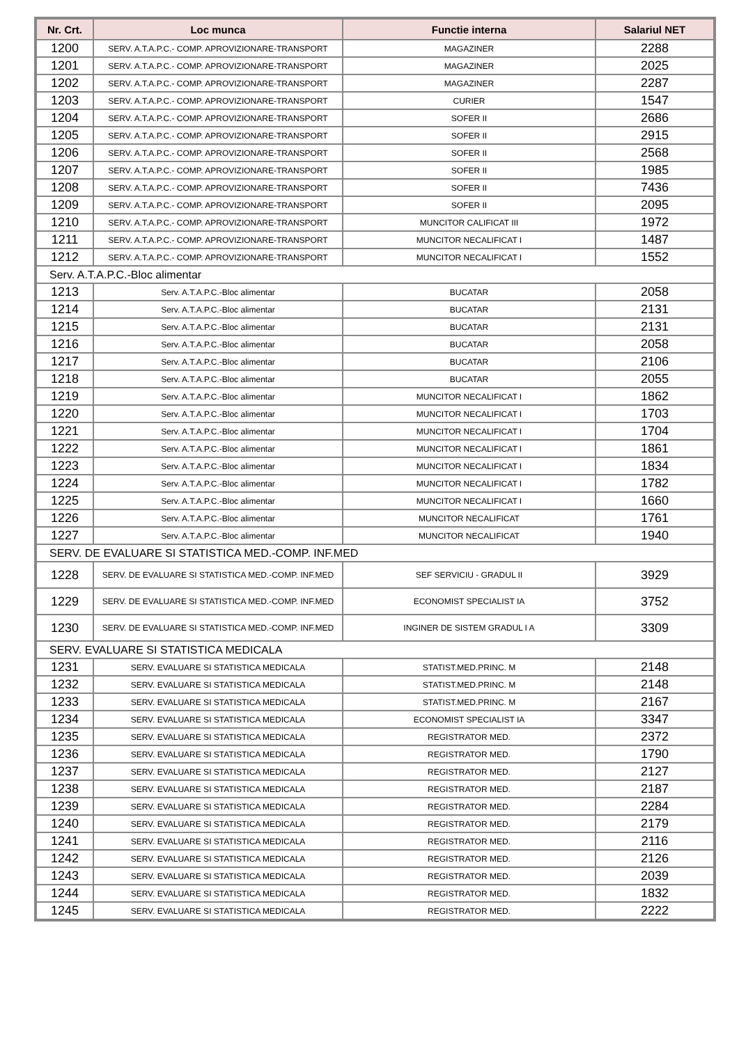| Nr. Crt. | Loc munca | Functie interna | Salariul NET |
| --- | --- | --- | --- |
| 1200 | SERV. A.T.A.P.C.- COMP. APROVIZIONARE-TRANSPORT | MAGAZINER | 2288 |
| 1201 | SERV. A.T.A.P.C.- COMP. APROVIZIONARE-TRANSPORT | MAGAZINER | 2025 |
| 1202 | SERV. A.T.A.P.C.- COMP. APROVIZIONARE-TRANSPORT | MAGAZINER | 2287 |
| 1203 | SERV. A.T.A.P.C.- COMP. APROVIZIONARE-TRANSPORT | CURIER | 1547 |
| 1204 | SERV. A.T.A.P.C.- COMP. APROVIZIONARE-TRANSPORT | SOFER II | 2686 |
| 1205 | SERV. A.T.A.P.C.- COMP. APROVIZIONARE-TRANSPORT | SOFER II | 2915 |
| 1206 | SERV. A.T.A.P.C.- COMP. APROVIZIONARE-TRANSPORT | SOFER II | 2568 |
| 1207 | SERV. A.T.A.P.C.- COMP. APROVIZIONARE-TRANSPORT | SOFER II | 1985 |
| 1208 | SERV. A.T.A.P.C.- COMP. APROVIZIONARE-TRANSPORT | SOFER II | 7436 |
| 1209 | SERV. A.T.A.P.C.- COMP. APROVIZIONARE-TRANSPORT | SOFER II | 2095 |
| 1210 | SERV. A.T.A.P.C.- COMP. APROVIZIONARE-TRANSPORT | MUNCITOR CALIFICAT III | 1972 |
| 1211 | SERV. A.T.A.P.C.- COMP. APROVIZIONARE-TRANSPORT | MUNCITOR NECALIFICAT I | 1487 |
| 1212 | SERV. A.T.A.P.C.- COMP. APROVIZIONARE-TRANSPORT | MUNCITOR NECALIFICAT I | 1552 |
| Serv. A.T.A.P.C.-Bloc alimentar | | | |
| 1213 | Serv. A.T.A.P.C.-Bloc alimentar | BUCATAR | 2058 |
| 1214 | Serv. A.T.A.P.C.-Bloc alimentar | BUCATAR | 2131 |
| 1215 | Serv. A.T.A.P.C.-Bloc alimentar | BUCATAR | 2131 |
| 1216 | Serv. A.T.A.P.C.-Bloc alimentar | BUCATAR | 2058 |
| 1217 | Serv. A.T.A.P.C.-Bloc alimentar | BUCATAR | 2106 |
| 1218 | Serv. A.T.A.P.C.-Bloc alimentar | BUCATAR | 2055 |
| 1219 | Serv. A.T.A.P.C.-Bloc alimentar | MUNCITOR NECALIFICAT I | 1862 |
| 1220 | Serv. A.T.A.P.C.-Bloc alimentar | MUNCITOR NECALIFICAT I | 1703 |
| 1221 | Serv. A.T.A.P.C.-Bloc alimentar | MUNCITOR NECALIFICAT I | 1704 |
| 1222 | Serv. A.T.A.P.C.-Bloc alimentar | MUNCITOR NECALIFICAT I | 1861 |
| 1223 | Serv. A.T.A.P.C.-Bloc alimentar | MUNCITOR NECALIFICAT I | 1834 |
| 1224 | Serv. A.T.A.P.C.-Bloc alimentar | MUNCITOR NECALIFICAT I | 1782 |
| 1225 | Serv. A.T.A.P.C.-Bloc alimentar | MUNCITOR NECALIFICAT I | 1660 |
| 1226 | Serv. A.T.A.P.C.-Bloc alimentar | MUNCITOR NECALIFICAT | 1761 |
| 1227 | Serv. A.T.A.P.C.-Bloc alimentar | MUNCITOR NECALIFICAT | 1940 |
| SERV. DE EVALUARE SI STATISTICA MED.-COMP. INF.MED | | | |
| 1228 | SERV. DE EVALUARE SI STATISTICA MED.-COMP. INF.MED | SEF SERVICIU - GRADUL II | 3929 |
| 1229 | SERV. DE EVALUARE SI STATISTICA MED.-COMP. INF.MED | ECONOMIST SPECIALIST IA | 3752 |
| 1230 | SERV. DE EVALUARE SI STATISTICA MED.-COMP. INF.MED | INGINER DE SISTEM GRADUL I A | 3309 |
| SERV. EVALUARE SI STATISTICA MEDICALA | | | |
| 1231 | SERV. EVALUARE SI STATISTICA MEDICALA | STATIST.MED.PRINC. M | 2148 |
| 1232 | SERV. EVALUARE SI STATISTICA MEDICALA | STATIST.MED.PRINC. M | 2148 |
| 1233 | SERV. EVALUARE SI STATISTICA MEDICALA | STATIST.MED.PRINC. M | 2167 |
| 1234 | SERV. EVALUARE SI STATISTICA MEDICALA | ECONOMIST SPECIALIST IA | 3347 |
| 1235 | SERV. EVALUARE SI STATISTICA MEDICALA | REGISTRATOR MED. | 2372 |
| 1236 | SERV. EVALUARE SI STATISTICA MEDICALA | REGISTRATOR MED. | 1790 |
| 1237 | SERV. EVALUARE SI STATISTICA MEDICALA | REGISTRATOR MED. | 2127 |
| 1238 | SERV. EVALUARE SI STATISTICA MEDICALA | REGISTRATOR MED. | 2187 |
| 1239 | SERV. EVALUARE SI STATISTICA MEDICALA | REGISTRATOR MED. | 2284 |
| 1240 | SERV. EVALUARE SI STATISTICA MEDICALA | REGISTRATOR MED. | 2179 |
| 1241 | SERV. EVALUARE SI STATISTICA MEDICALA | REGISTRATOR MED. | 2116 |
| 1242 | SERV. EVALUARE SI STATISTICA MEDICALA | REGISTRATOR MED. | 2126 |
| 1243 | SERV. EVALUARE SI STATISTICA MEDICALA | REGISTRATOR MED. | 2039 |
| 1244 | SERV. EVALUARE SI STATISTICA MEDICALA | REGISTRATOR MED. | 1832 |
| 1245 | SERV. EVALUARE SI STATISTICA MEDICALA | REGISTRATOR MED. | 2222 |